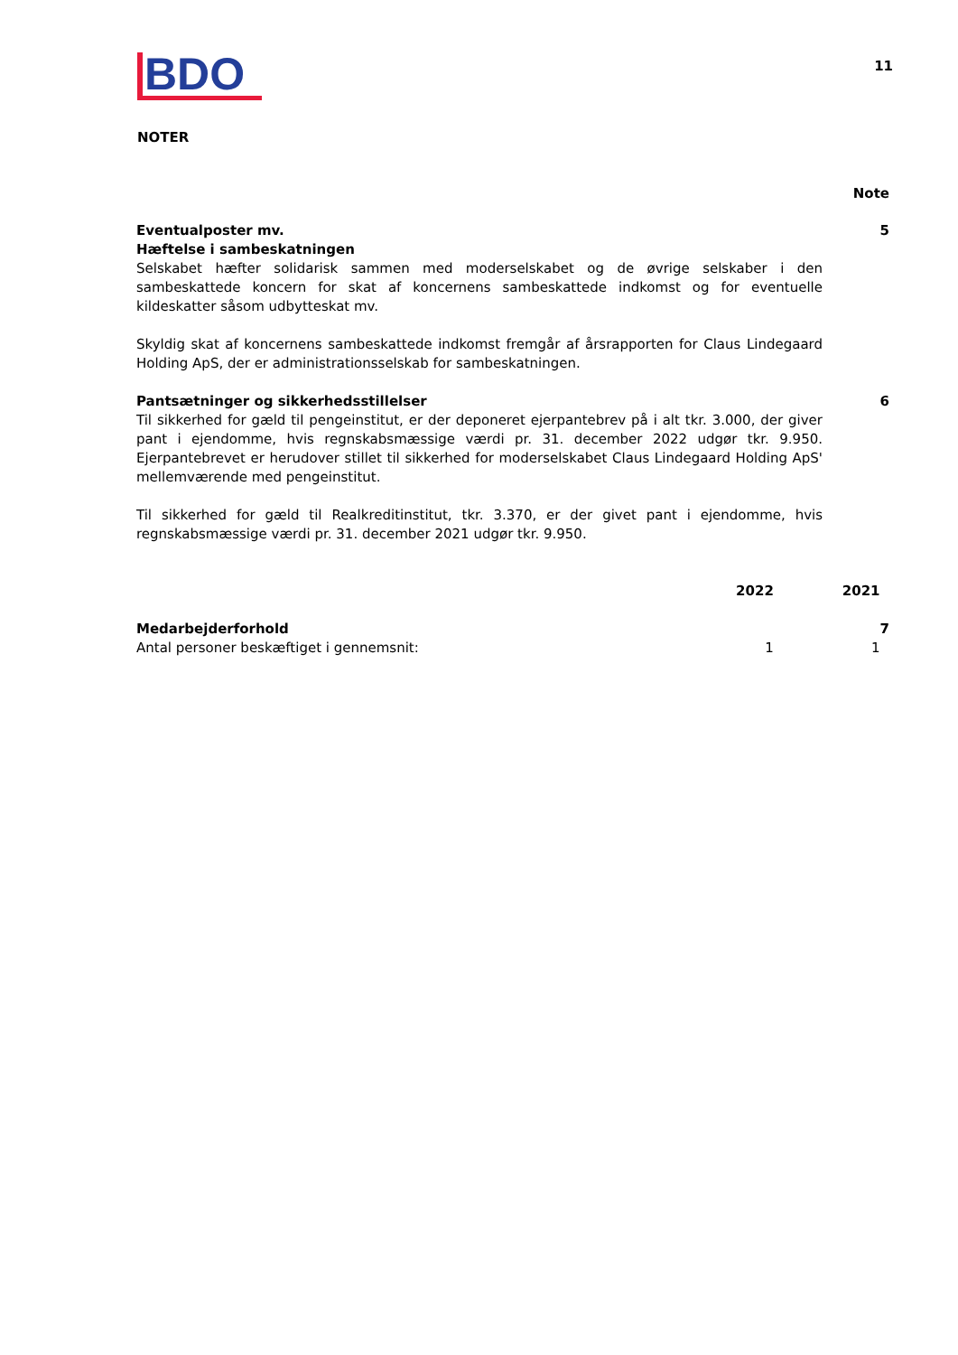BDO
11
NOTER
Note
| Eventualposter mv. Hæftelse i sambeskatningen Selskabet hæfter solidarisk sammen med moderselskabet og de øvrige selskaber i den sambeskattede koncern for skat af koncernens sambeskattede indkomst og for eventuelle kildeskatter såsom udbytteskat mv. Skyldig skat af koncernens sambeskattede indkomst fremgår af årsrapporten for Claus Lindegaard Holding ApS, der er administrationsselskab for sambeskatningen. | 5 |
| Pantsætninger og sikkerhedsstillelser Til sikkerhed for gæld til pengeinstitut, er der deponeret ejerpantebrev på i alt tkr. 3.000, der giver pant i ejendomme, hvis regnskabsmæssige værdi pr. 31. december 2022 udgør tkr. 9.950. Ejerpantebrevet er herudover stillet til sikkerhed for moderselskabet Claus Lindegaard Holding ApS' mellemværende med pengeinstitut. Til sikkerhed for gæld til Realkreditinstitut, tkr. 3.370, er der givet pant i ejendomme, hvis regnskabsmæssige værdi pr. 31. december 2021 udgør tkr. 9.950. | 6 |
| | 2022 | 2021 | |
| Medarbejderforhold | | | 7 |
| Antal personer beskæftiget i gennemsnit: | 1 | 1 | |